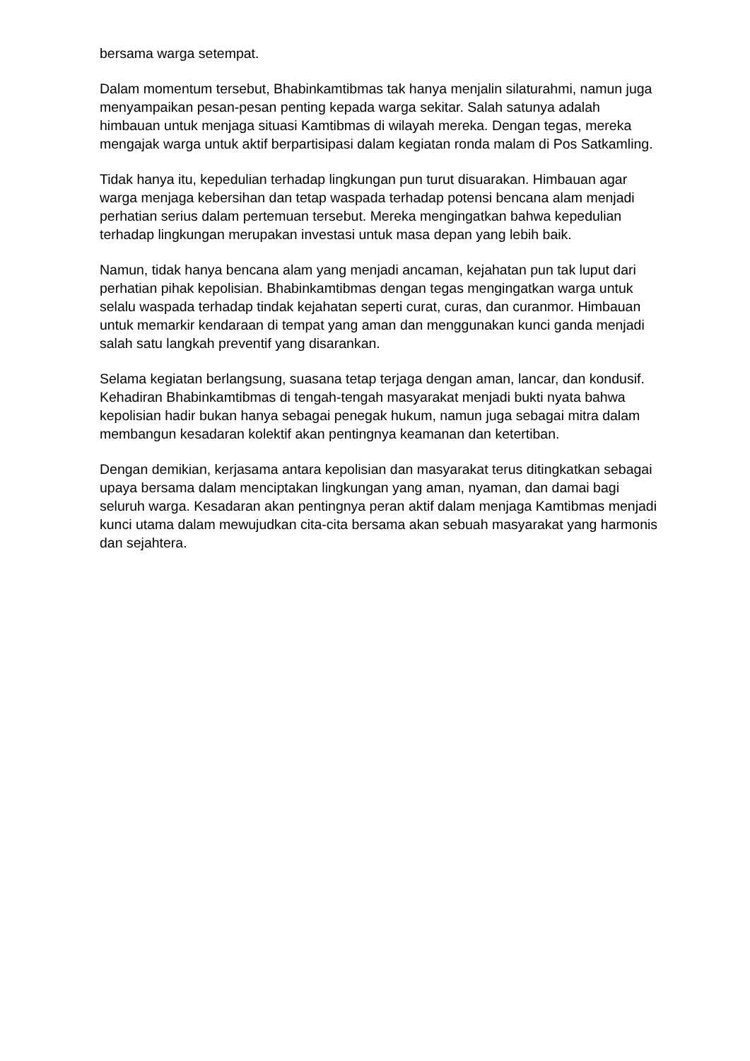bersama warga setempat.
Dalam momentum tersebut, Bhabinkamtibmas tak hanya menjalin silaturahmi, namun juga menyampaikan pesan-pesan penting kepada warga sekitar. Salah satunya adalah himbauan untuk menjaga situasi Kamtibmas di wilayah mereka. Dengan tegas, mereka mengajak warga untuk aktif berpartisipasi dalam kegiatan ronda malam di Pos Satkamling.
Tidak hanya itu, kepedulian terhadap lingkungan pun turut disuarakan. Himbauan agar warga menjaga kebersihan dan tetap waspada terhadap potensi bencana alam menjadi perhatian serius dalam pertemuan tersebut. Mereka mengingatkan bahwa kepedulian terhadap lingkungan merupakan investasi untuk masa depan yang lebih baik.
Namun, tidak hanya bencana alam yang menjadi ancaman, kejahatan pun tak luput dari perhatian pihak kepolisian. Bhabinkamtibmas dengan tegas mengingatkan warga untuk selalu waspada terhadap tindak kejahatan seperti curat, curas, dan curanmor. Himbauan untuk memarkir kendaraan di tempat yang aman dan menggunakan kunci ganda menjadi salah satu langkah preventif yang disarankan.
Selama kegiatan berlangsung, suasana tetap terjaga dengan aman, lancar, dan kondusif. Kehadiran Bhabinkamtibmas di tengah-tengah masyarakat menjadi bukti nyata bahwa kepolisian hadir bukan hanya sebagai penegak hukum, namun juga sebagai mitra dalam membangun kesadaran kolektif akan pentingnya keamanan dan ketertiban.
Dengan demikian, kerjasama antara kepolisian dan masyarakat terus ditingkatkan sebagai upaya bersama dalam menciptakan lingkungan yang aman, nyaman, dan damai bagi seluruh warga. Kesadaran akan pentingnya peran aktif dalam menjaga Kamtibmas menjadi kunci utama dalam mewujudkan cita-cita bersama akan sebuah masyarakat yang harmonis dan sejahtera.